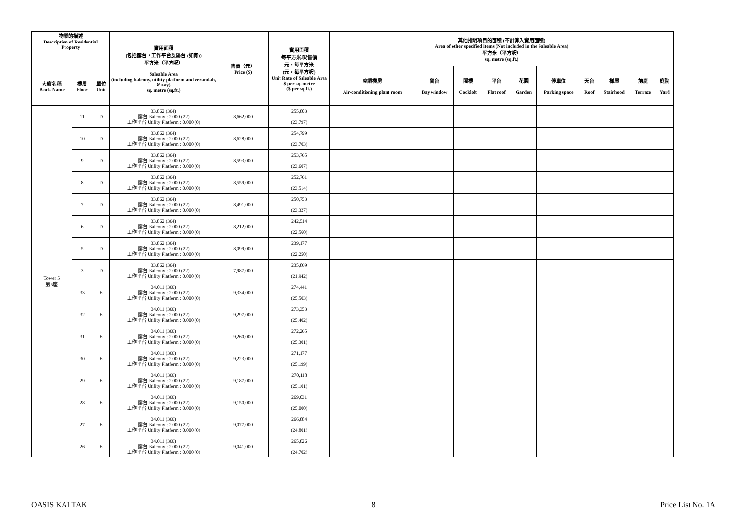| 物業的描述 Description of Residential Property | | | 實用面積 (包括露台，工作平台及陽台 (如有)) 平方米（平方呎） Saleable Area (including balcony, utility platform and verandah, if any) sq. metre (sq.ft.) | 售價（元） Price ($) | 實用面積 每平方米/呎售價 元，每平方米 (元，每平方呎) Unit Rate of Saleable Area $ per sq. metre ($ per sq.ft.) | 其他指明項目的面積 (不計算入實用面積) Area of other specified items (Not included in the Saleable Area) 平方米（平方呎） sq. metre (sq.ft.) | | | | | | | | | |
| --- | --- | --- | --- | --- | --- | --- | --- | --- | --- | --- | --- | --- | --- | --- | --- |
| 大廈名稱 Block Name | 樓層 Floor | 單位 Unit | | | | 空調機房 Air-conditioning plant room | 窗台 Bay window | 閣樓 Cockloft | 平台 Flat roof | 花園 Garden | 停車位 Parking space | 天台 Roof | 梯屋 Stairhood | 前庭 Terrace | 庭院 Yard |
| Tower 5 第5座 | 11 | D | 33.862 (364) 露台 Balcony : 2.000 (22) 工作平台 Utility Platform : 0.000 (0) | 8,662,000 | 255,803 (23,797) | -- | -- | -- | -- | -- | -- | -- | -- | -- | -- |
| | 10 | D | 33.862 (364) 露台 Balcony : 2.000 (22) 工作平台 Utility Platform : 0.000 (0) | 8,628,000 | 254,799 (23,703) | -- | -- | -- | -- | -- | -- | -- | -- | -- | -- |
| | 9 | D | 33.862 (364) 露台 Balcony : 2.000 (22) 工作平台 Utility Platform : 0.000 (0) | 8,593,000 | 253,765 (23,607) | -- | -- | -- | -- | -- | -- | -- | -- | -- | -- |
| | 8 | D | 33.862 (364) 露台 Balcony : 2.000 (22) 工作平台 Utility Platform : 0.000 (0) | 8,559,000 | 252,761 (23,514) | -- | -- | -- | -- | -- | -- | -- | -- | -- | -- |
| | 7 | D | 33.862 (364) 露台 Balcony : 2.000 (22) 工作平台 Utility Platform : 0.000 (0) | 8,491,000 | 250,753 (23,327) | -- | -- | -- | -- | -- | -- | -- | -- | -- | -- |
| | 6 | D | 33.862 (364) 露台 Balcony : 2.000 (22) 工作平台 Utility Platform : 0.000 (0) | 8,212,000 | 242,514 (22,560) | -- | -- | -- | -- | -- | -- | -- | -- | -- | -- |
| | 5 | D | 33.862 (364) 露台 Balcony : 2.000 (22) 工作平台 Utility Platform : 0.000 (0) | 8,099,000 | 239,177 (22,250) | -- | -- | -- | -- | -- | -- | -- | -- | -- | -- |
| | 3 | D | 33.862 (364) 露台 Balcony : 2.000 (22) 工作平台 Utility Platform : 0.000 (0) | 7,987,000 | 235,869 (21,942) | -- | -- | -- | -- | -- | -- | -- | -- | -- | -- |
| | 33 | E | 34.011 (366) 露台 Balcony : 2.000 (22) 工作平台 Utility Platform : 0.000 (0) | 9,334,000 | 274,441 (25,503) | -- | -- | -- | -- | -- | -- | -- | -- | -- | -- |
| | 32 | E | 34.011 (366) 露台 Balcony : 2.000 (22) 工作平台 Utility Platform : 0.000 (0) | 9,297,000 | 273,353 (25,402) | -- | -- | -- | -- | -- | -- | -- | -- | -- | -- |
| | 31 | E | 34.011 (366) 露台 Balcony : 2.000 (22) 工作平台 Utility Platform : 0.000 (0) | 9,260,000 | 272,265 (25,301) | -- | -- | -- | -- | -- | -- | -- | -- | -- | -- |
| | 30 | E | 34.011 (366) 露台 Balcony : 2.000 (22) 工作平台 Utility Platform : 0.000 (0) | 9,223,000 | 271,177 (25,199) | -- | -- | -- | -- | -- | -- | -- | -- | -- | -- |
| | 29 | E | 34.011 (366) 露台 Balcony : 2.000 (22) 工作平台 Utility Platform : 0.000 (0) | 9,187,000 | 270,118 (25,101) | -- | -- | -- | -- | -- | -- | -- | -- | -- | -- |
| | 28 | E | 34.011 (366) 露台 Balcony : 2.000 (22) 工作平台 Utility Platform : 0.000 (0) | 9,150,000 | 269,031 (25,000) | -- | -- | -- | -- | -- | -- | -- | -- | -- | -- |
| | 27 | E | 34.011 (366) 露台 Balcony : 2.000 (22) 工作平台 Utility Platform : 0.000 (0) | 9,077,000 | 266,884 (24,801) | -- | -- | -- | -- | -- | -- | -- | -- | -- | -- |
| | 26 | E | 34.011 (366) 露台 Balcony : 2.000 (22) 工作平台 Utility Platform : 0.000 (0) | 9,041,000 | 265,826 (24,702) | -- | -- | -- | -- | -- | -- | -- | -- | -- | -- |
OASIS KAI TAK 8 Price List No. 1A